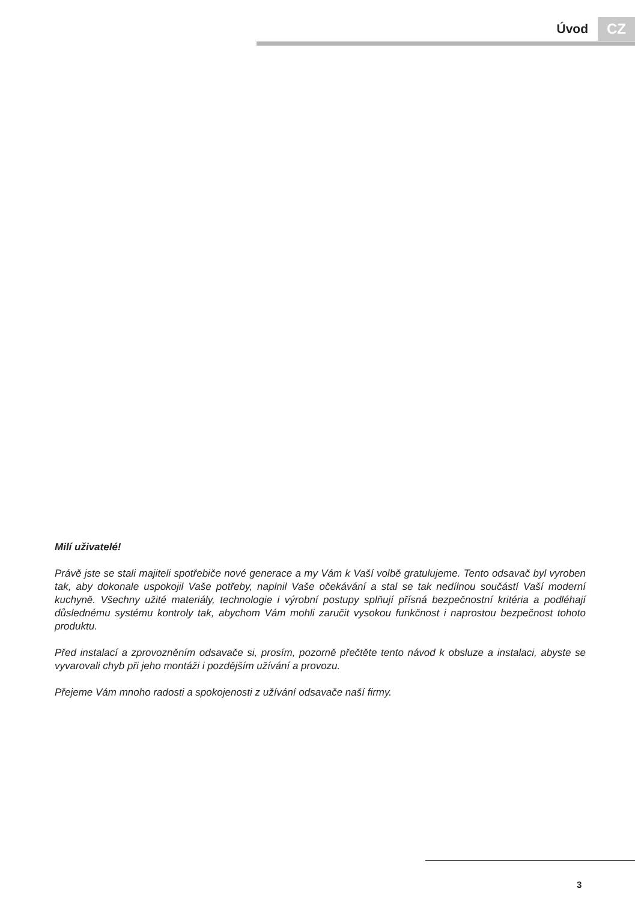Úvod CZ
Milí uživatelé!
Právě jste se stali majiteli spotřebiče nové generace a my Vám k Vaší volbě gratulujeme. Tento odsavač byl vyroben tak, aby dokonale uspokojil Vaše potřeby, naplnil Vaše očekávání a stal se tak nedílnou součástí Vaší moderní kuchyně. Všechny užité materiály, technologie i výrobní postupy splňují přísná bezpečnostní kritéria a podléhají důslednému systému kontroly tak, abychom Vám mohli zaručit vysokou funkčnost i naprostou bezpečnost tohoto produktu.
Před instalací a zprovozněním odsavače si, prosím, pozorně přečtěte tento návod k obsluze a instalaci, abyste se vyvarovali chyb při jeho montáži i pozdějším užívání a provozu.
Přejeme Vám mnoho radosti a spokojenosti z užívání odsavače naší firmy.
3